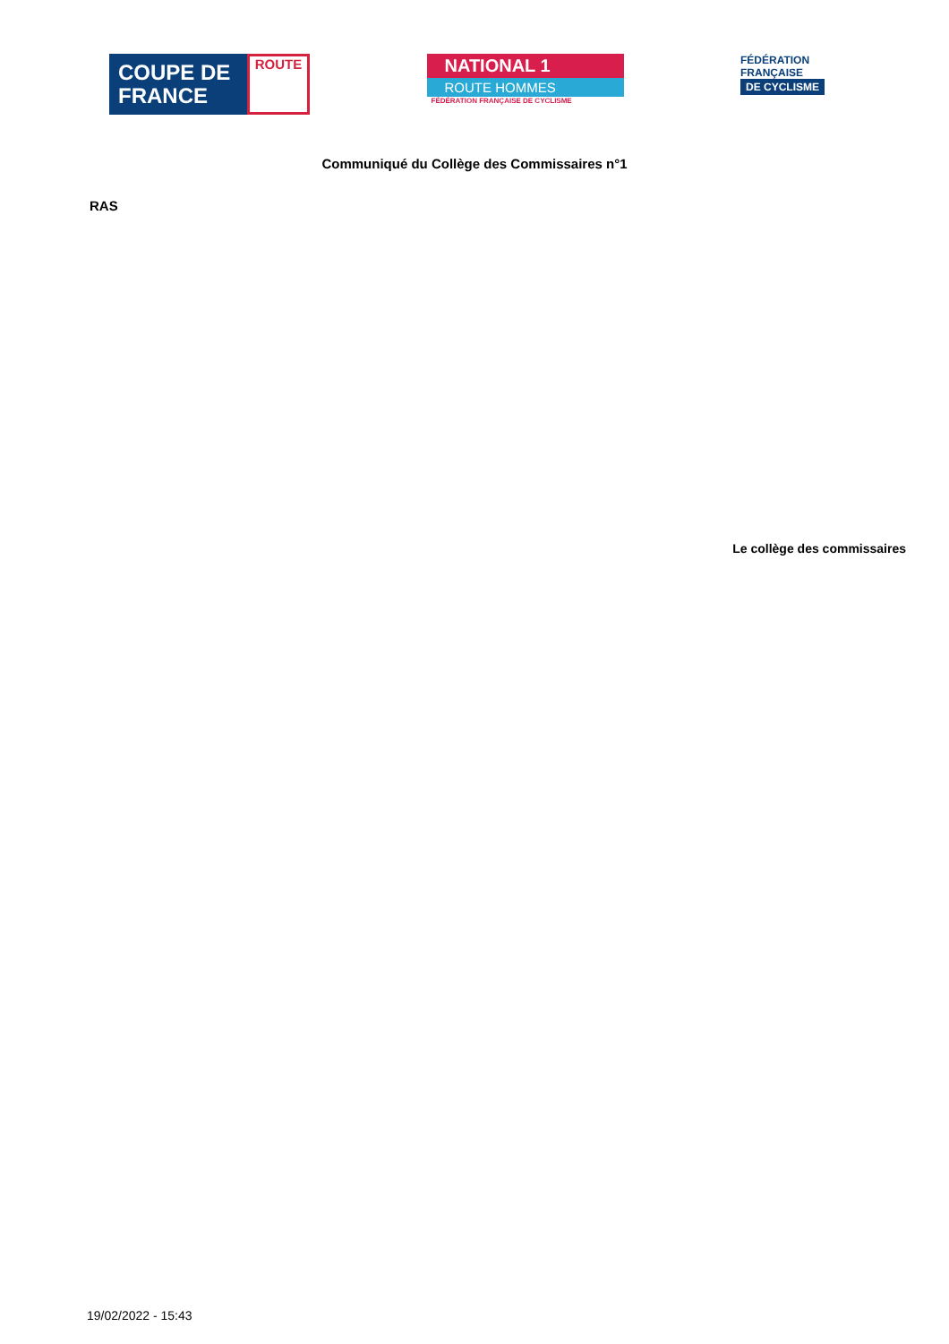COUPE DE FRANCE
ROUTE
NATIONAL 1
ROUTE HOMMES
FÉDÉRATION FRANÇAISE DE CYCLISME
FÉDÉRATION
FRANÇAISE
DE CYCLISME
Communiqué du Collège des Commissaires n°1
RAS
Le collège des commissaires
19/02/2022 - 15:43